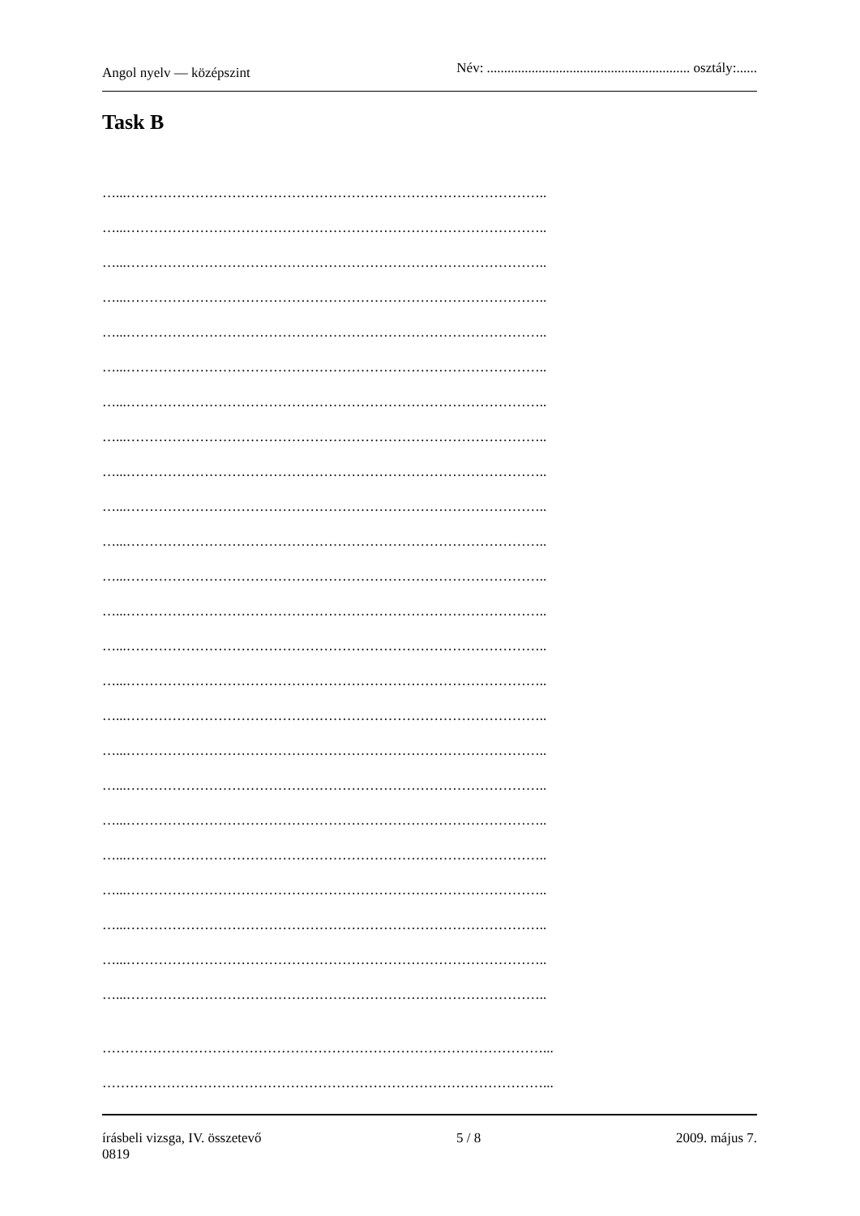Angol nyelv — középszint Név: ........................................................... osztály:......
Task B
…...………………………………………………………………………………..
…...………………………………………………………………………………..
…...………………………………………………………………………………..
…...………………………………………………………………………………..
…...………………………………………………………………………………..
…...………………………………………………………………………………..
…...………………………………………………………………………………..
…...………………………………………………………………………………..
…...………………………………………………………………………………..
…...………………………………………………………………………………..
…...………………………………………………………………………………..
…...………………………………………………………………………………..
…...………………………………………………………………………………..
…...………………………………………………………………………………..
…...………………………………………………………………………………..
…...………………………………………………………………………………..
…...………………………………………………………………………………..
…...………………………………………………………………………………..
…...………………………………………………………………………………..
…...………………………………………………………………………………..
…...………………………………………………………………………………..
…...………………………………………………………………………………..
…...………………………………………………………………………………..
…...………………………………………………………………………………..
……………………………………………………………………………………...
……………………………………………………………………………………...
írásbeli vizsga, IV. összetevő
0819 5 / 8 2009. május 7.